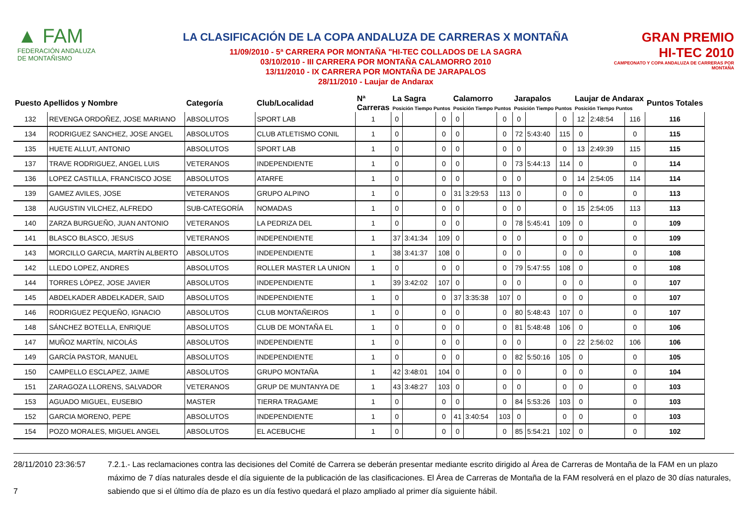▲ FAM
FEDERACIÓN ANDALUZA
DE MONTAÑISMO
LA CLASIFICACIÓN DE LA COPA ANDALUZA DE CARRERAS X MONTAÑA
11/09/2010 - 5ª CARRERA POR MONTAÑA "HI-TEC COLLADOS DE LA SAGRA
03/10/2010 - III CARRERA POR MONTAÑA CALAMORRO 2010
13/11/2010 - IX CARRERA POR MONTAÑA DE JARAPALOS
28/11/2010 - Laujar de Andarax
GRAN PREMIO
HI-TEC 2010
CAMPEONATO Y COPA ANDALUZA DE CARRERAS POR MONTAÑA
| Puesto Apellidos y Nombre | | Categoría | Club/Localidad | Nª Carreras | La Sagra Posición Tiempo Puntos | | | Calamorro Posición Tiempo Puntos | | | Jarapalos Posición Tiempo Puntos | | | Laujar de Andarax Posición Tiempo Puntos | | | Puntos Totales |
| --- | --- | --- | --- | --- | --- | --- | --- | --- | --- | --- | --- | --- | --- | --- | --- | --- | --- |
| 132 | REVENGA ORDOÑEZ, JOSE MARIANO | ABSOLUTOS | SPORT LAB | 1 | 0 | | 0 | 0 | | 0 | 0 | | 0 | 12 | 2:48:54 | 116 | 116 |
| 134 | RODRIGUEZ SANCHEZ, JOSE ANGEL | ABSOLUTOS | CLUB ATLETISMO CONIL | 1 | 0 | | 0 | 0 | | 0 | 72 | 5:43:40 | 115 | 0 | | 0 | 115 |
| 135 | HUETE ALLUT, ANTONIO | ABSOLUTOS | SPORT LAB | 1 | 0 | | 0 | 0 | | 0 | 0 | | 0 | 13 | 2:49:39 | 115 | 115 |
| 137 | TRAVE RODRIGUEZ, ANGEL LUIS | VETERANOS | INDEPENDIENTE | 1 | 0 | | 0 | 0 | | 0 | 73 | 5:44:13 | 114 | 0 | | 0 | 114 |
| 136 | LOPEZ CASTILLA, FRANCISCO JOSE | ABSOLUTOS | ATARFE | 1 | 0 | | 0 | 0 | | 0 | 0 | | 0 | 14 | 2:54:05 | 114 | 114 |
| 139 | GAMEZ AVILES, JOSE | VETERANOS | GRUPO ALPINO | 1 | 0 | | 0 | 31 | 3:29:53 | 113 | 0 | | 0 | 0 | | 0 | 113 |
| 138 | AUGUSTIN VILCHEZ, ALFREDO | SUB-CATEGORÍA | NOMADAS | 1 | 0 | | 0 | 0 | | 0 | 0 | | 0 | 15 | 2:54:05 | 113 | 113 |
| 140 | ZARZA BURGUEÑO, JUAN ANTONIO | VETERANOS | LA PEDRIZA DEL | 1 | 0 | | 0 | 0 | | 0 | 78 | 5:45:41 | 109 | 0 | | 0 | 109 |
| 141 | BLASCO BLASCO, JESUS | VETERANOS | INDEPENDIENTE | 1 | 37 | 3:41:34 | 109 | 0 | | 0 | 0 | | 0 | 0 | | 0 | 109 |
| 143 | MORCILLO GARCIA, MARTÍN ALBERTO | ABSOLUTOS | INDEPENDIENTE | 1 | 38 | 3:41:37 | 108 | 0 | | 0 | 0 | | 0 | 0 | | 0 | 108 |
| 142 | LLEDO LOPEZ, ANDRES | ABSOLUTOS | ROLLER MASTER LA UNION | 1 | 0 | | 0 | 0 | | 0 | 79 | 5:47:55 | 108 | 0 | | 0 | 108 |
| 144 | TORRES LÓPEZ, JOSE JAVIER | ABSOLUTOS | INDEPENDIENTE | 1 | 39 | 3:42:02 | 107 | 0 | | 0 | 0 | | 0 | 0 | | 0 | 107 |
| 145 | ABDELKADER ABDELKADER, SAID | ABSOLUTOS | INDEPENDIENTE | 1 | 0 | | 0 | 37 | 3:35:38 | 107 | 0 | | 0 | 0 | | 0 | 107 |
| 146 | RODRIGUEZ PEQUEÑO, IGNACIO | ABSOLUTOS | CLUB MONTAÑEIROS | 1 | 0 | | 0 | 0 | | 0 | 80 | 5:48:43 | 107 | 0 | | 0 | 107 |
| 148 | SÁNCHEZ BOTELLA, ENRIQUE | ABSOLUTOS | CLUB DE MONTAÑA EL | 1 | 0 | | 0 | 0 | | 0 | 81 | 5:48:48 | 106 | 0 | | 0 | 106 |
| 147 | MUÑOZ MARTÍN, NICOLÁS | ABSOLUTOS | INDEPENDIENTE | 1 | 0 | | 0 | 0 | | 0 | 0 | | 0 | 22 | 2:56:02 | 106 | 106 |
| 149 | GARCÍA PASTOR, MANUEL | ABSOLUTOS | INDEPENDIENTE | 1 | 0 | | 0 | 0 | | 0 | 82 | 5:50:16 | 105 | 0 | | 0 | 105 |
| 150 | CAMPELLO ESCLAPEZ, JAIME | ABSOLUTOS | GRUPO MONTAÑA | 1 | 42 | 3:48:01 | 104 | 0 | | 0 | 0 | | 0 | 0 | | 0 | 104 |
| 151 | ZARAGOZA LLORENS, SALVADOR | VETERANOS | GRUP DE MUNTANYA DE | 1 | 43 | 3:48:27 | 103 | 0 | | 0 | 0 | | 0 | 0 | | 0 | 103 |
| 153 | AGUADO MIGUEL, EUSEBIO | MASTER | TIERRA TRAGAME | 1 | 0 | | 0 | 0 | | 0 | 84 | 5:53:26 | 103 | 0 | | 0 | 103 |
| 152 | GARCIA MORENO, PEPE | ABSOLUTOS | INDEPENDIENTE | 1 | 0 | | 0 | 41 | 3:40:54 | 103 | 0 | | 0 | 0 | | 0 | 103 |
| 154 | POZO MORALES, MIGUEL ANGEL | ABSOLUTOS | EL ACEBUCHE | 1 | 0 | | 0 | 0 | | 0 | 85 | 5:54:21 | 102 | 0 | | 0 | 102 |
28/11/2010 23:36:57
7
7.2.1.- Las reclamaciones contra las decisiones del Comité de Carrera se deberán presentar mediante escrito dirigido al Área de Carreras de Montaña de la FAM en un plazo máximo de 7 días naturales desde el día siguiente de la publicación de las clasificaciones. El Área de Carreras de Montaña de la FAM resolverá en el plazo de 30 días naturales, sabiendo que si el último día de plazo es un día festivo quedará el plazo ampliado al primer día siguiente hábil.